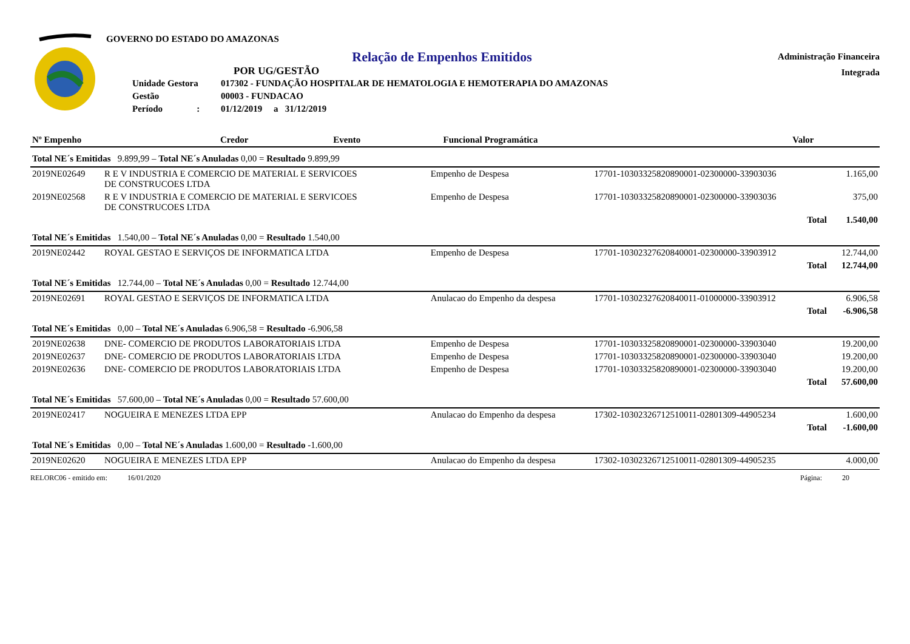GOVERNO DO ESTADO DO AMAZONAS
Relação de Empenhos Emitidos
POR UG/GESTÃO
| Unidade Gestora | 017302 - FUNDAÇÃO HOSPITALAR DE HEMATOLOGIA E HEMOTERAPIA DO AMAZONAS |
| Gestão | 00003 - FUNDACAO |
| Período : | 01/12/2019 a 31/12/2019 |
Administração Financeira
Integrada
| Nº Empenho | Credor | Evento | Funcional Programática | Valor |
| --- | --- | --- | --- | --- |
| Total NE´s Emitidas 9.899,99 – Total NE´s Anuladas 0,00 = Resultado 9.899,99 | | | | |
| 2019NE02649 | R E V INDUSTRIA E COMERCIO DE MATERIAL E SERVICOES DE CONSTRUCOES LTDA | Empenho de Despesa | 17701-10303325820890001-02300000-33903036 | 1.165,00 |
| 2019NE02568 | R E V INDUSTRIA E COMERCIO DE MATERIAL E SERVICOES DE CONSTRUCOES LTDA | Empenho de Despesa | 17701-10303325820890001-02300000-33903036 | 375,00 |
| | | | Total | 1.540,00 |
| Total NE´s Emitidas 1.540,00 – Total NE´s Anuladas 0,00 = Resultado 1.540,00 | | | | |
| 2019NE02442 | ROYAL GESTAO E SERVIÇOS DE INFORMATICA LTDA | Empenho de Despesa | 17701-10302327620840001-02300000-33903912 | 12.744,00 |
| | | | Total | 12.744,00 |
| Total NE´s Emitidas 12.744,00 – Total NE´s Anuladas 0,00 = Resultado 12.744,00 | | | | |
| 2019NE02691 | ROYAL GESTAO E SERVIÇOS DE INFORMATICA LTDA | Anulacao do Empenho da despesa | 17701-10302327620840011-01000000-33903912 | 6.906,58 |
| | | | Total | -6.906,58 |
| Total NE´s Emitidas 0,00 – Total NE´s Anuladas 6.906,58 = Resultado -6.906,58 | | | | |
| 2019NE02638 | DNE- COMERCIO DE PRODUTOS LABORATORIAIS LTDA | Empenho de Despesa | 17701-10303325820890001-02300000-33903040 | 19.200,00 |
| 2019NE02637 | DNE- COMERCIO DE PRODUTOS LABORATORIAIS LTDA | Empenho de Despesa | 17701-10303325820890001-02300000-33903040 | 19.200,00 |
| 2019NE02636 | DNE- COMERCIO DE PRODUTOS LABORATORIAIS LTDA | Empenho de Despesa | 17701-10303325820890001-02300000-33903040 | 19.200,00 |
| | | | Total | 57.600,00 |
| Total NE´s Emitidas 57.600,00 – Total NE´s Anuladas 0,00 = Resultado 57.600,00 | | | | |
| 2019NE02417 | NOGUEIRA E MENEZES LTDA EPP | Anulacao do Empenho da despesa | 17302-10302326712510011-02801309-44905234 | 1.600,00 |
| | | | Total | -1.600,00 |
| Total NE´s Emitidas 0,00 – Total NE´s Anuladas 1.600,00 = Resultado -1.600,00 | | | | |
| 2019NE02620 | NOGUEIRA E MENEZES LTDA EPP | Anulacao do Empenho da despesa | 17302-10302326712510011-02801309-44905235 | 4.000,00 |
RELORC06 - emitido em: 16/01/2020 Página: 20